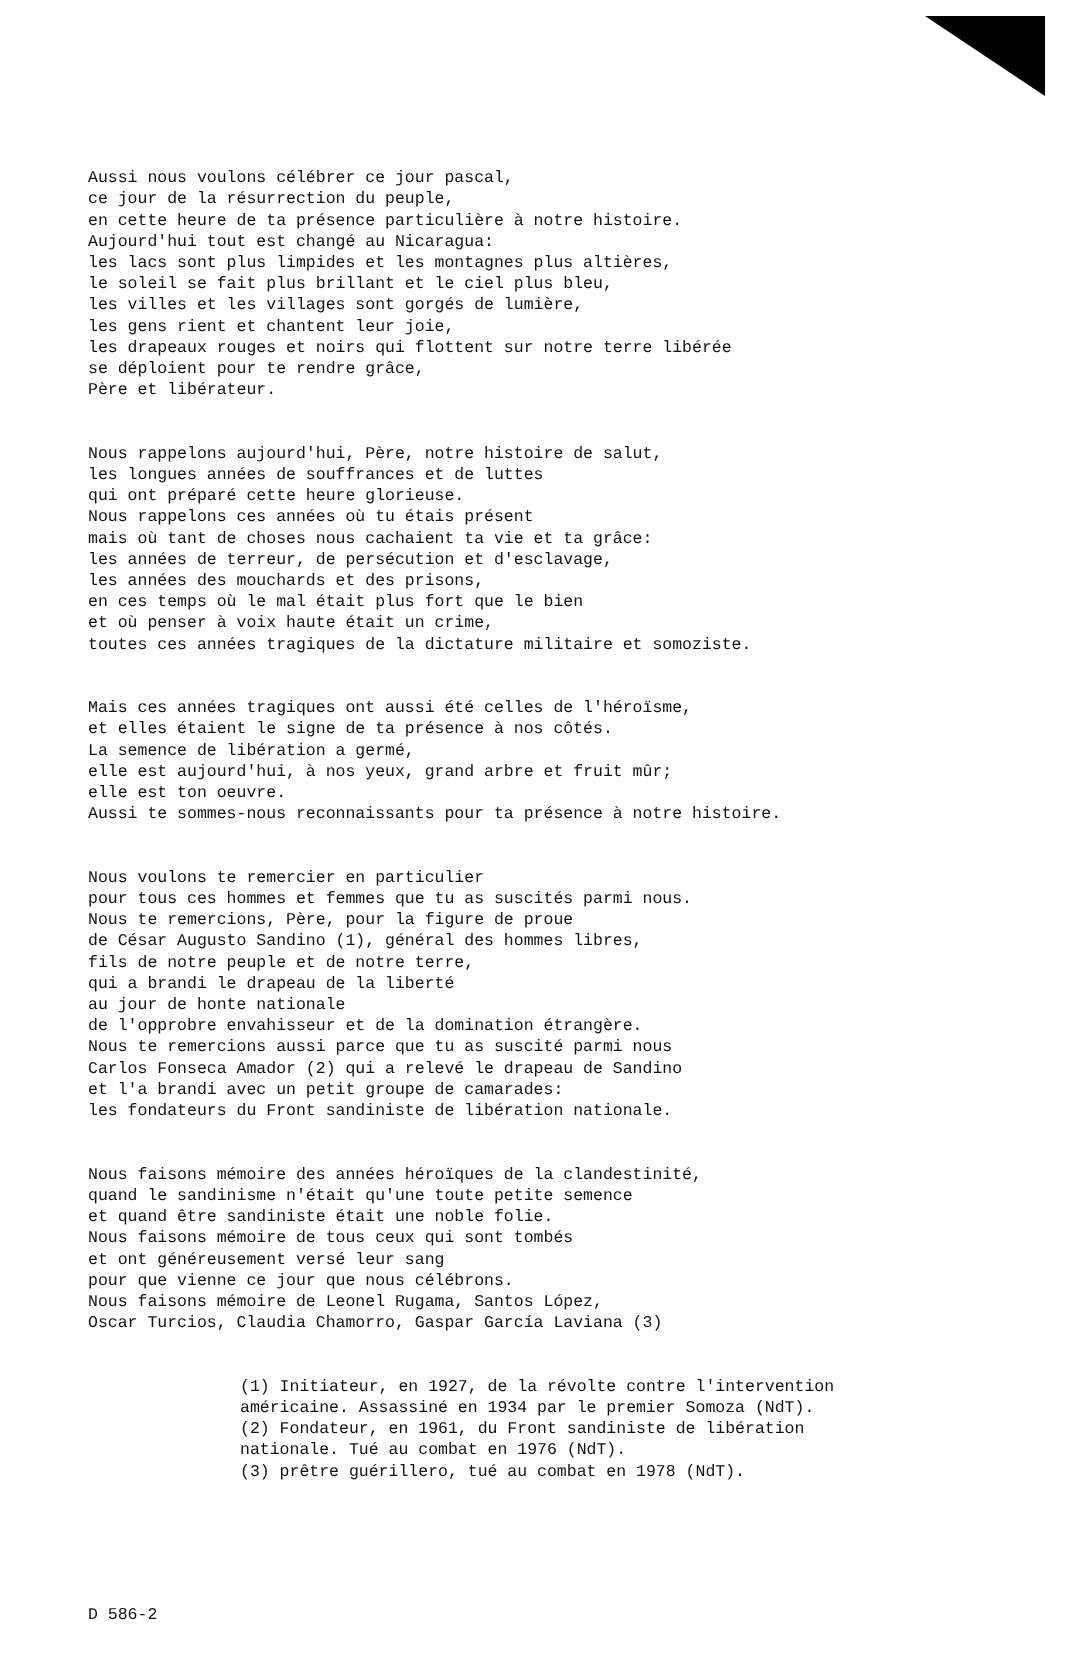Aussi nous voulons célébrer ce jour pascal, ce jour de la résurrection du peuple, en cette heure de ta présence particulière à notre histoire. Aujourd'hui tout est changé au Nicaragua: les lacs sont plus limpides et les montagnes plus altières, le soleil se fait plus brillant et le ciel plus bleu, les villes et les villages sont gorgés de lumière, les gens rient et chantent leur joie, les drapeaux rouges et noirs qui flottent sur notre terre libérée se déploient pour te rendre grâce, Père et libérateur.
Nous rappelons aujourd'hui, Père, notre histoire de salut, les longues années de souffrances et de luttes qui ont préparé cette heure glorieuse. Nous rappelons ces années où tu étais présent mais où tant de choses nous cachaient ta vie et ta grâce: les années de terreur, de persécution et d'esclavage, les années des mouchards et des prisons, en ces temps où le mal était plus fort que le bien et où penser à voix haute était un crime, toutes ces années tragiques de la dictature militaire et somoziste.
Mais ces années tragiques ont aussi été celles de l'héroïsme, et elles étaient le signe de ta présence à nos côtés. La semence de libération a germé, elle est aujourd'hui, à nos yeux, grand arbre et fruit mûr; elle est ton oeuvre. Aussi te sommes-nous reconnaissants pour ta présence à notre histoire.
Nous voulons te remercier en particulier pour tous ces hommes et femmes que tu as suscités parmi nous. Nous te remercions, Père, pour la figure de proue de César Augusto Sandino (1), général des hommes libres, fils de notre peuple et de notre terre, qui a brandi le drapeau de la liberté au jour de honte nationale de l'opprobre envahisseur et de la domination étrangère. Nous te remercions aussi parce que tu as suscité parmi nous Carlos Fonseca Amador (2) qui a relevé le drapeau de Sandino et l'a brandi avec un petit groupe de camarades: les fondateurs du Front sandiniste de libération nationale.
Nous faisons mémoire des années héroïques de la clandestinité, quand le sandinisme n'était qu'une toute petite semence et quand être sandiniste était une noble folie. Nous faisons mémoire de tous ceux qui sont tombés et ont généreusement versé leur sang pour que vienne ce jour que nous célébrons. Nous faisons mémoire de Leonel Rugama, Santos López, Oscar Turcios, Claudia Chamorro, Gaspar García Laviana (3)
(1) Initiateur, en 1927, de la révolte contre l'intervention américaine. Assassiné en 1934 par le premier Somoza (NdT). (2) Fondateur, en 1961, du Front sandiniste de libération nationale. Tué au combat en 1976 (NdT). (3) prêtre guérillero, tué au combat en 1978 (NdT).
D 586-2